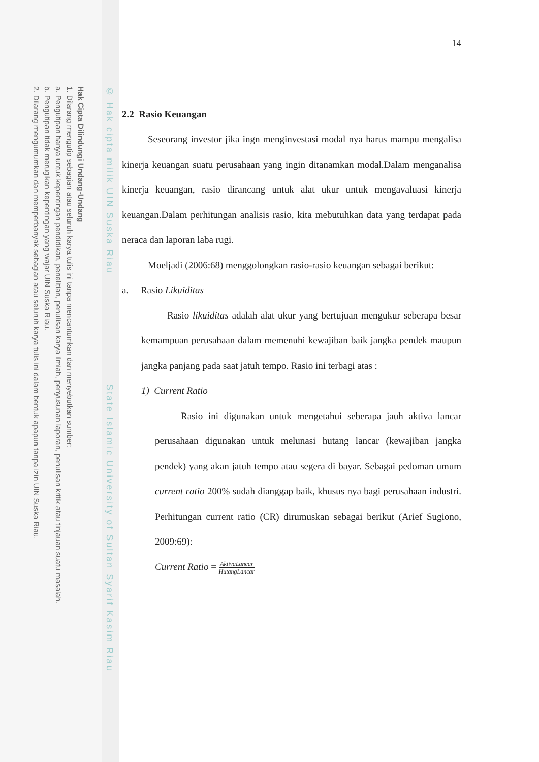Hak Cipta Dilindungi Undang-Undang
1. Dilarang mengutip sebagian atau seluruh karya tulis ini tanpa mencantumkan dan menyebutkan sumber:
a. Pengutipan hanya untuk kepentingan pendidikan, penelitian, penulisan karya ilmiah, penyusunan laporan, penulisan kritik atau tinjauan suatu masalah.
b. Pengutipan tidak merugikan kepentingan yang wajar UIN Suska Riau.
2. Dilarang mengumumkan dan memperbanyak sebagian atau seluruh karya tulis ini dalam bentuk apapun tanpa izin UIN Suska Riau.
© Hak cipta milik UIN Suska Riau State Islamic University of Sultan Syarif Kasim Riau
14
2.2 Rasio Keuangan
Seseorang investor jika ingn menginvestasi modal nya harus mampu mengalisa kinerja keuangan suatu perusahaan yang ingin ditanamkan modal.Dalam menganalisa kinerja keuangan, rasio dirancang untuk alat ukur untuk mengavaluasi kinerja keuangan.Dalam perhitungan analisis rasio, kita mebutuhkan data yang terdapat pada neraca dan laporan laba rugi.
Moeljadi (2006:68) menggolongkan rasio-rasio keuangan sebagai berikut:
a. Rasio Likuiditas
Rasio likuiditas adalah alat ukur yang bertujuan mengukur seberapa besar kemampuan perusahaan dalam memenuhi kewajiban baik jangka pendek maupun jangka panjang pada saat jatuh tempo. Rasio ini terbagi atas :
1) Current Ratio
Rasio ini digunakan untuk mengetahui seberapa jauh aktiva lancar perusahaan digunakan untuk melunasi hutang lancar (kewajiban jangka pendek) yang akan jatuh tempo atau segera di bayar. Sebagai pedoman umum current ratio 200% sudah dianggap baik, khusus nya bagi perusahaan industri. Perhitungan current ratio (CR) dirumuskan sebagai berikut (Arief Sugiono, 2009:69):
Current Ratio = AktivaLancar HutangLancar